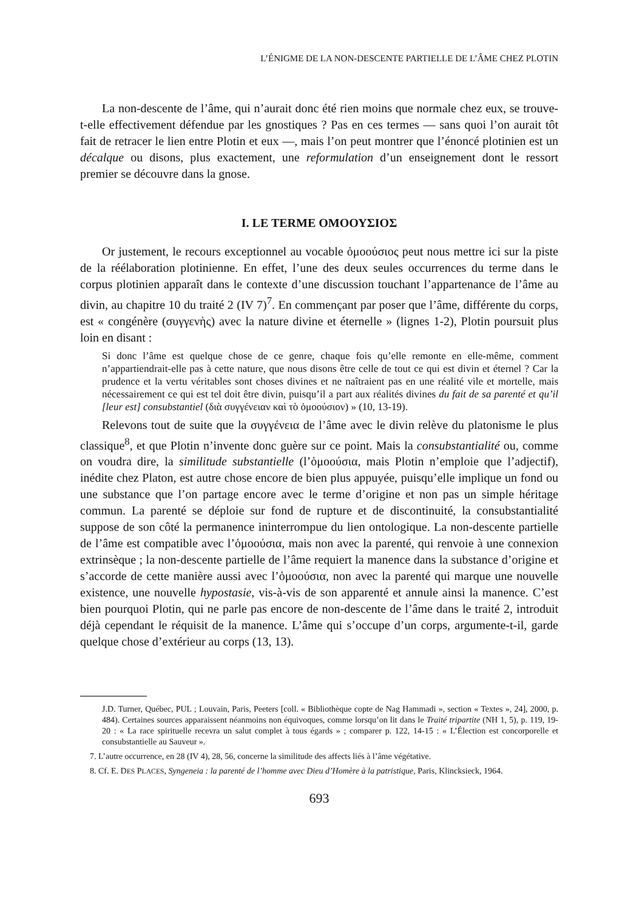L’ÉNIGME DE LA NON-DESCENTE PARTIELLE DE L’ÂME CHEZ PLOTIN
La non-descente de l’âme, qui n’aurait donc été rien moins que normale chez eux, se trouve-t-elle effectivement défendue par les gnostiques ? Pas en ces termes — sans quoi l’on aurait tôt fait de retracer le lien entre Plotin et eux —, mais l’on peut montrer que l’énoncé plotinien est un décalque ou disons, plus exactement, une reformulation d’un enseignement dont le ressort premier se découvre dans la gnose.
I. LE TERME ΟΜΟΟΥΣΙΟΣ
Or justement, le recours exceptionnel au vocable ὁμοούσιος peut nous mettre ici sur la piste de la réélaboration plotinienne. En effet, l’une des deux seules occurrences du terme dans le corpus plotinien apparaît dans le contexte d’une discussion touchant l’appartenance de l’âme au divin, au chapitre 10 du traité 2 (IV 7)<sup>7</sup>. En commençant par poser que l’âme, différente du corps, est « congénère (συγγενὴς) avec la nature divine et éternelle » (lignes 1-2), Plotin poursuit plus loin en disant :
Si donc l’âme est quelque chose de ce genre, chaque fois qu’elle remonte en elle-même, comment n’appartiendrait-elle pas à cette nature, que nous disons être celle de tout ce qui est divin et éternel ? Car la prudence et la vertu véritables sont choses divines et ne naîtraient pas en une réalité vile et mortelle, mais nécessairement ce qui est tel doit être divin, puisqu’il a part aux réalités divines du fait de sa parenté et qu’il [leur est] consubstantiel (διὰ συγγένειαν καὶ τὸ ὁμοούσιον) » (10, 13-19).
Relevons tout de suite que la συγγένεια de l’âme avec le divin relève du platonisme le plus classique<sup>8</sup>, et que Plotin n’invente donc guère sur ce point. Mais la consubstantialité ou, comme on voudra dire, la similitude substantielle (l’ὁμοούσια, mais Plotin n’emploie que l’adjectif), inédite chez Platon, est autre chose encore de bien plus appuyée, puisqu’elle implique un fond ou une substance que l’on partage encore avec le terme d’origine et non pas un simple héritage commun. La parenté se déploie sur fond de rupture et de discontinuité, la consubstantialité suppose de son côté la permanence ininterrompue du lien ontologique. La non-descente partielle de l’âme est compatible avec l’ὁμοούσια, mais non avec la parenté, qui renvoie à une connexion extrinsèque ; la non-descente partielle de l’âme requiert la manence dans la substance d’origine et s’accorde de cette manière aussi avec l’ὁμοούσια, non avec la parenté qui marque une nouvelle existence, une nouvelle hypostasie, vis-à-vis de son apparenté et annule ainsi la manence. C’est bien pourquoi Plotin, qui ne parle pas encore de non-descente de l’âme dans le traité 2, introduit déjà cependant le réquisit de la manence. L’âme qui s’occupe d’un corps, argumente-t-il, garde quelque chose d’extérieur au corps (13, 13).
J.D. Turner, Québec, PUL ; Louvain, Paris, Peeters [coll. « Bibliothèque copte de Nag Hammadi », section « Textes », 24], 2000, p. 484). Certaines sources apparaissent néanmoins non équivoques, comme lorsqu’on lit dans le Traité tripartite (NH 1, 5), p. 119, 19-20 : « La race spirituelle recevra un salut complet à tous égards » ; comparer p. 122, 14-15 : « L’Élection est concorporelle et consubstantielle au Sauveur ».
7. L’autre occurrence, en 28 (IV 4), 28, 56, concerne la similitude des affects liés à l’âme végétative.
8. Cf. E. DES PLACES, Syngeneia : la parenté de l’homme avec Dieu d’Homère à la patristique, Paris, Klincksieck, 1964.
693